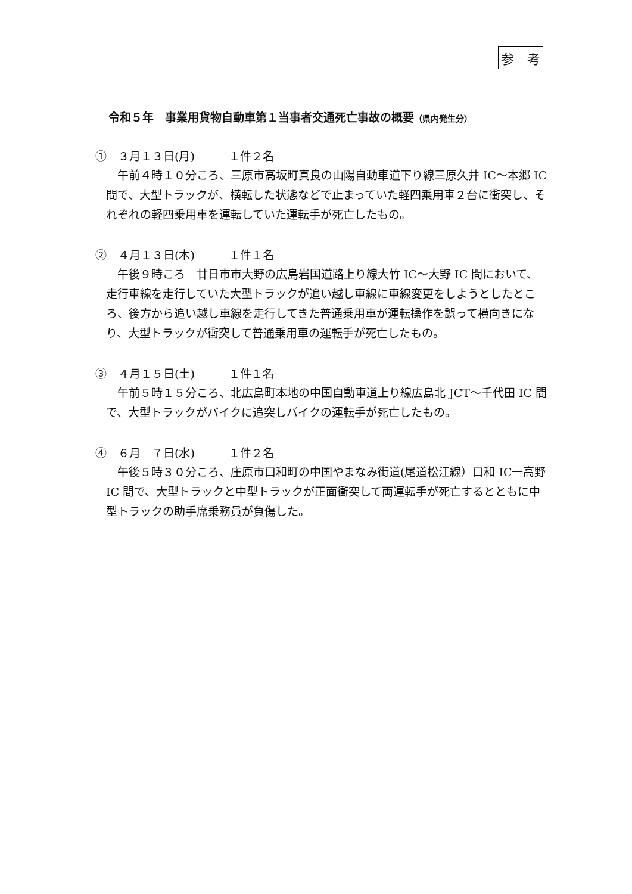参　考
令和５年　事業用貨物自動車第１当事者交通死亡事故の概要（県内発生分）
①　３月１３日(月)　　　１件２名
午前４時１０分ころ、三原市高坂町真良の山陽自動車道下り線三原久井 IC～本郷 IC 間で、大型トラックが、横転した状態などで止まっていた軽四乗用車２台に衝突し、それぞれの軽四乗用車を運転していた運転手が死亡したもの。
②　４月１３日(木)　　　１件１名
午後９時ころ　廿日市市大野の広島岩国道路上り線大竹 IC～大野 IC 間において、走行車線を走行していた大型トラックが追い越し車線に車線変更をしようとしたところ、後方から追い越し車線を走行してきた普通乗用車が運転操作を誤って横向きになり、大型トラックが衝突して普通乗用車の運転手が死亡したもの。
③　４月１５日(土)　　　１件１名
午前５時１５分ころ、北広島町本地の中国自動車道上り線広島北 JCT～千代田 IC 間で、大型トラックがバイクに追突しバイクの運転手が死亡したもの。
④　６月　７日(水)　　　１件２名
午後５時３０分ころ、庄原市口和町の中国やまなみ街道(尾道松江線）口和 IC一高野 IC 間で、大型トラックと中型トラックが正面衝突して両運転手が死亡するとともに中型トラックの助手席乗務員が負傷した。